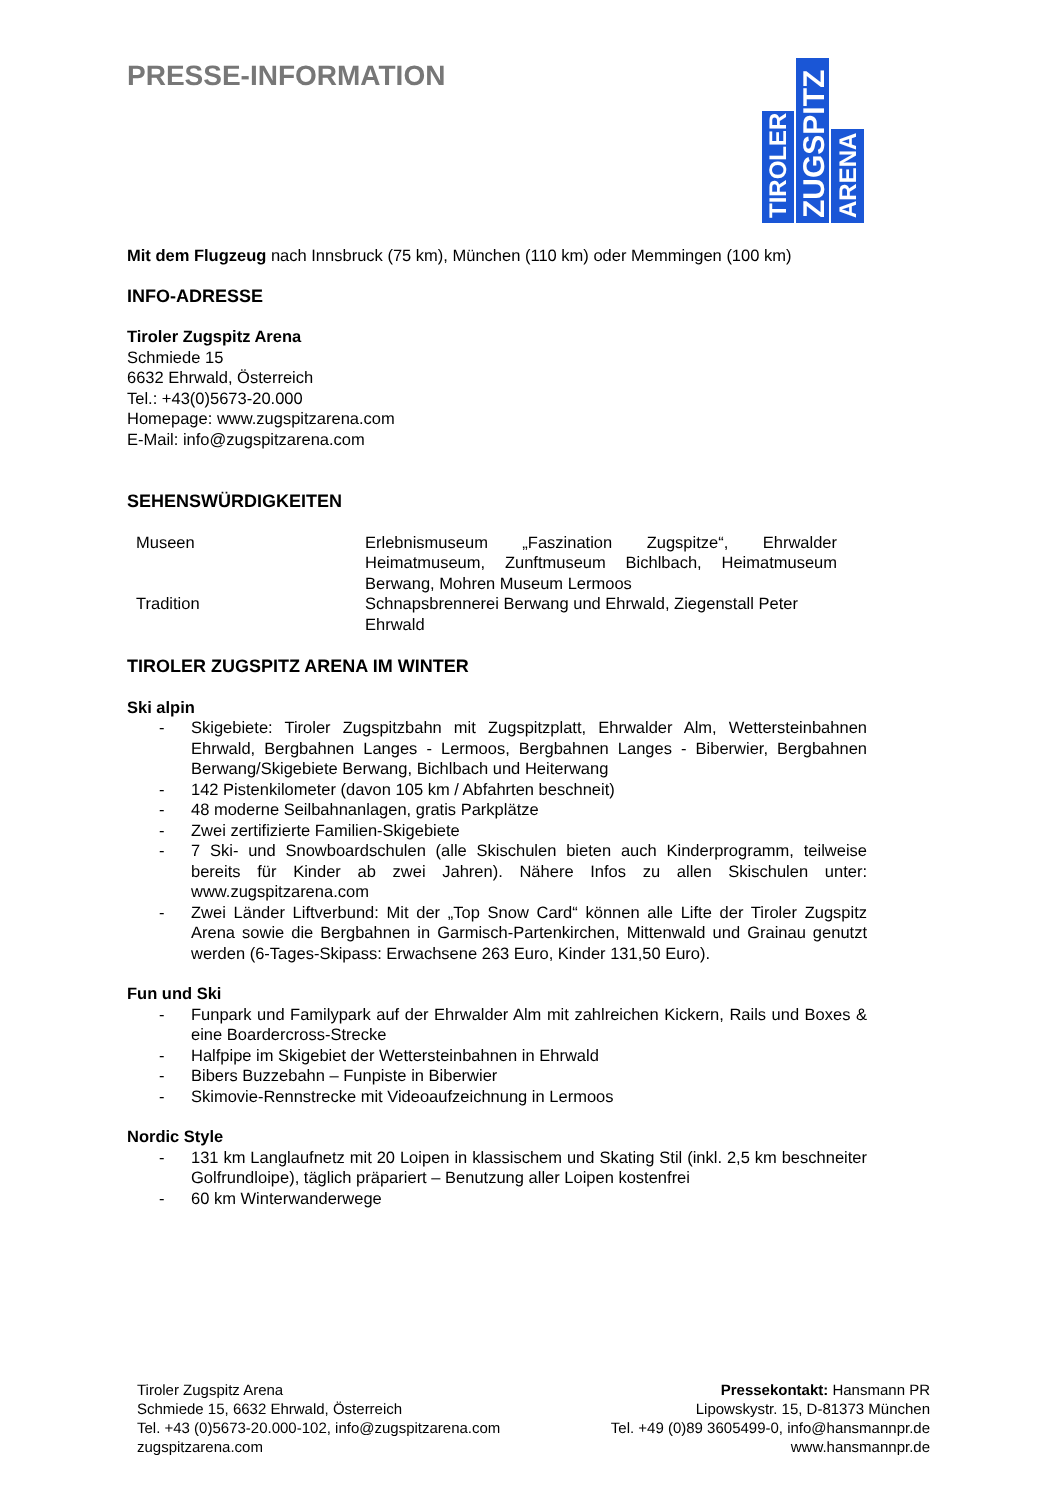PRESSE-INFORMATION
TIROLER
ZUGSPITZ
ARENA
Mit dem Flugzeug nach Innsbruck (75 km), München (110 km) oder Memmingen (100 km)
INFO-ADRESSE
Tiroler Zugspitz Arena
Schmiede 15
6632 Ehrwald, Österreich
Tel.: +43(0)5673-20.000
Homepage: www.zugspitzarena.com
E-Mail: info@zugspitzarena.com
SEHENSWÜRDIGKEITEN
| Museen | Erlebnismuseum „Faszination Zugspitze“, Ehrwalder Heimatmuseum, Zunftmuseum Bichlbach, Heimatmuseum Berwang, Mohren Museum Lermoos |
| Tradition | Schnapsbrennerei Berwang und Ehrwald, Ziegenstall Peter Ehrwald |
TIROLER ZUGSPITZ ARENA IM WINTER
Ski alpin
- Skigebiete: Tiroler Zugspitzbahn mit Zugspitzplatt, Ehrwalder Alm, Wettersteinbahnen Ehrwald, Bergbahnen Langes - Lermoos, Bergbahnen Langes - Biberwier, Bergbahnen Berwang/Skigebiete Berwang, Bichlbach und Heiterwang
- 142 Pistenkilometer (davon 105 km / Abfahrten beschneit)
- 48 moderne Seilbahnanlagen, gratis Parkplätze
- Zwei zertifizierte Familien-Skigebiete
- 7 Ski- und Snowboardschulen (alle Skischulen bieten auch Kinderprogramm, teilweise bereits für Kinder ab zwei Jahren). Nähere Infos zu allen Skischulen unter: www.zugspitzarena.com
- Zwei Länder Liftverbund: Mit der „Top Snow Card“ können alle Lifte der Tiroler Zugspitz Arena sowie die Bergbahnen in Garmisch-Partenkirchen, Mittenwald und Grainau genutzt werden (6-Tages-Skipass: Erwachsene 263 Euro, Kinder 131,50 Euro).
Fun und Ski
- Funpark und Familypark auf der Ehrwalder Alm mit zahlreichen Kickern, Rails und Boxes & eine Boardercross-Strecke
- Halfpipe im Skigebiet der Wettersteinbahnen in Ehrwald
- Bibers Buzzebahn – Funpiste in Biberwier
- Skimovie-Rennstrecke mit Videoaufzeichnung in Lermoos
Nordic Style
- 131 km Langlaufnetz mit 20 Loipen in klassischem und Skating Stil (inkl. 2,5 km beschneiter Golfrundloipe), täglich präpariert – Benutzung aller Loipen kostenfrei
- 60 km Winterwanderwege
Tiroler Zugspitz Arena
Schmiede 15, 6632 Ehrwald, Österreich
Tel. +43 (0)5673-20.000-102, info@zugspitzarena.com
zugspitzarena.com
Pressekontakt: Hansmann PR
Lipowskystr. 15, D-81373 München
Tel. +49 (0)89 3605499-0, info@hansmannpr.de
www.hansmannpr.de